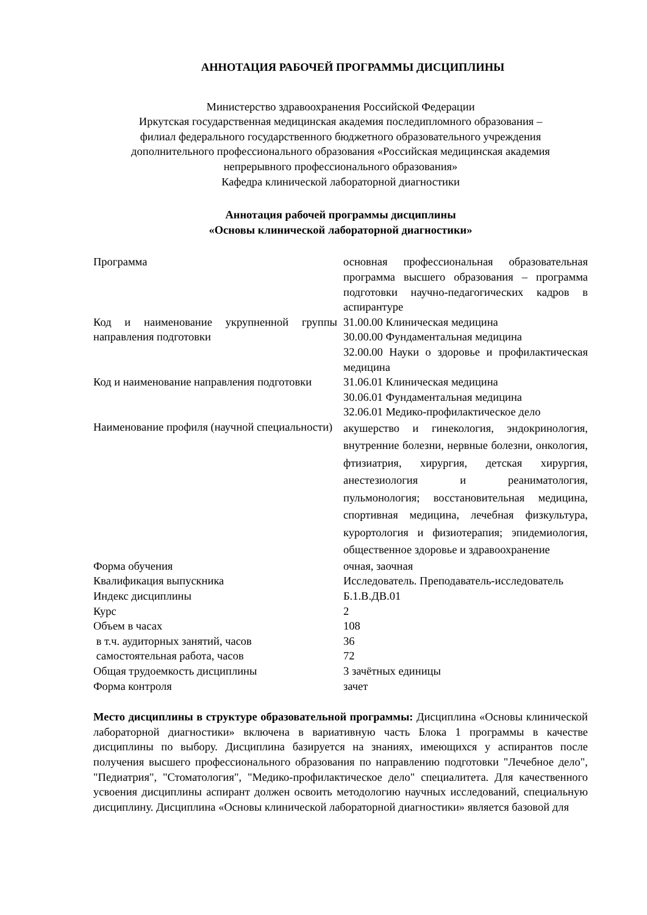АННОТАЦИЯ РАБОЧЕЙ ПРОГРАММЫ ДИСЦИПЛИНЫ
Министерство здравоохранения Российской Федерации
Иркутская государственная медицинская академия последипломного образования –
филиал федерального государственного бюджетного образовательного учреждения
дополнительного профессионального образования «Российская медицинская академия
непрерывного профессионального образования»
Кафедра клинической лабораторной диагностики
Аннотация рабочей программы дисциплины
«Основы клинической лабораторной диагностики»
| Программа | основная профессиональная образовательная программа высшего образования – программа подготовки научно-педагогических кадров в аспирантуре |
| Код и наименование укрупненной группы направления подготовки | 31.00.00 Клиническая медицина 30.00.00 Фундаментальная медицина 32.00.00 Науки о здоровье и профилактическая медицина |
| Код и наименование направления подготовки | 31.06.01 Клиническая медицина 30.06.01 Фундаментальная медицина 32.06.01 Медико-профилактическое дело |
| Наименование профиля (научной специальности) | акушерство и гинекология, эндокринология, внутренние болезни, нервные болезни, онкология, фтизиатрия, хирургия, детская хирургия, анестезиология и реаниматология, пульмонология; восстановительная медицина, спортивная медицина, лечебная физкультура, курортология и физиотерапия; эпидемиология, общественное здоровье и здравоохранение |
| Форма обучения | очная, заочная |
| Квалификация выпускника | Исследователь. Преподаватель-исследователь |
| Индекс дисциплины | Б.1.В.ДВ.01 |
| Курс | 2 |
| Объем в часах | 108 |
| в т.ч. аудиторных занятий, часов | 36 |
| самостоятельная работа, часов | 72 |
| Общая трудоемкость дисциплины | 3 зачётных единицы |
| Форма контроля | зачет |
Место дисциплины в структуре образовательной программы: Дисциплина «Основы клинической лабораторной диагностики» включена в вариативную часть Блока 1 программы в качестве дисциплины по выбору. Дисциплина базируется на знаниях, имеющихся у аспирантов после получения высшего профессионального образования по направлению подготовки "Лечебное дело", "Педиатрия", "Стоматология", "Медико-профилактическое дело" специалитета. Для качественного усвоения дисциплины аспирант должен освоить методологию научных исследований, специальную дисциплину. Дисциплина «Основы клинической лабораторной диагностики» является базовой для